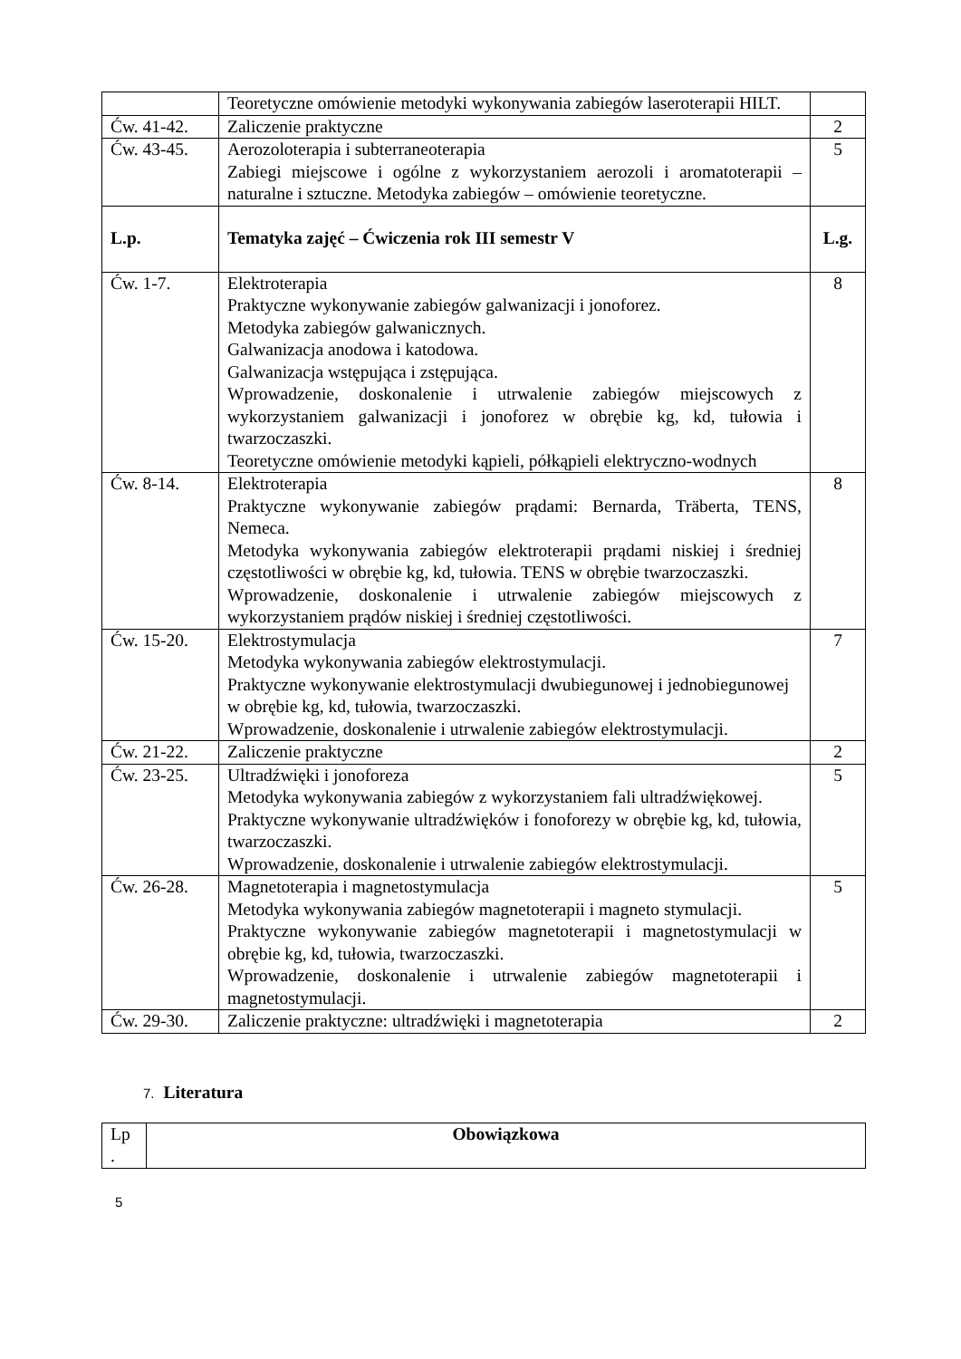| | Teoretyczne omówienie metodyki wykonywania zabiegów laseroterapii HILT. | |
| Ćw. 41-42. | Zaliczenie praktyczne | 2 |
| Ćw. 43-45. | Aerozoloterapia i subterraneoterapia Zabiegi miejscowe i ogólne z wykorzystaniem aerozoli i aromatoterapii – naturalne i sztuczne. Metodyka zabiegów – omówienie teoretyczne. | 5 |
| L.p. | Tematyka zajęć – Ćwiczenia rok III semestr V | L.g. |
| Ćw. 1-7. | Elektroterapia Praktyczne wykonywanie zabiegów galwanizacji i jonoforez. Metodyka zabiegów galwanicznych. Galwanizacja anodowa i katodowa. Galwanizacja wstępująca i zstępująca. Wprowadzenie, doskonalenie i utrwalenie zabiegów miejscowych z wykorzystaniem galwanizacji i jonoforez w obrębie kg, kd, tułowia i twarzoczaszki. Teoretyczne omówienie metodyki kąpieli, półkąpieli elektryczno-wodnych | 8 |
| Ćw. 8-14. | Elektroterapia Praktyczne wykonywanie zabiegów prądami: Bernarda, Träberta, TENS, Nemeca. Metodyka wykonywania zabiegów elektroterapii prądami niskiej i średniej częstotliwości w obrębie kg, kd, tułowia. TENS w obrębie twarzoczaszki. Wprowadzenie, doskonalenie i utrwalenie zabiegów miejscowych z wykorzystaniem prądów niskiej i średniej częstotliwości. | 8 |
| Ćw. 15-20. | Elektrostymulacja Metodyka wykonywania zabiegów elektrostymulacji. Praktyczne wykonywanie elektrostymulacji dwubiegunowej i jednobiegunowej w obrębie kg, kd, tułowia, twarzoczaszki. Wprowadzenie, doskonalenie i utrwalenie zabiegów elektrostymulacji. | 7 |
| Ćw. 21-22. | Zaliczenie praktyczne | 2 |
| Ćw. 23-25. | Ultradźwięki i jonoforeza Metodyka wykonywania zabiegów z wykorzystaniem fali ultradźwiękowej. Praktyczne wykonywanie ultradźwięków i fonoforezy w obrębie kg, kd, tułowia, twarzoczaszki. Wprowadzenie, doskonalenie i utrwalenie zabiegów elektrostymulacji. | 5 |
| Ćw. 26-28. | Magnetoterapia i magnetostymulacja Metodyka wykonywania zabiegów magnetoterapii i magneto stymulacji. Praktyczne wykonywanie zabiegów magnetoterapii i magnetostymulacji w obrębie kg, kd, tułowia, twarzoczaszki. Wprowadzenie, doskonalenie i utrwalenie zabiegów magnetoterapii i magnetostymulacji. | 5 |
| Ćw. 29-30. | Zaliczenie praktyczne: ultradźwięki i magnetoterapia | 2 |
7. Literatura
| Lp . | Obowiązkowa |
5